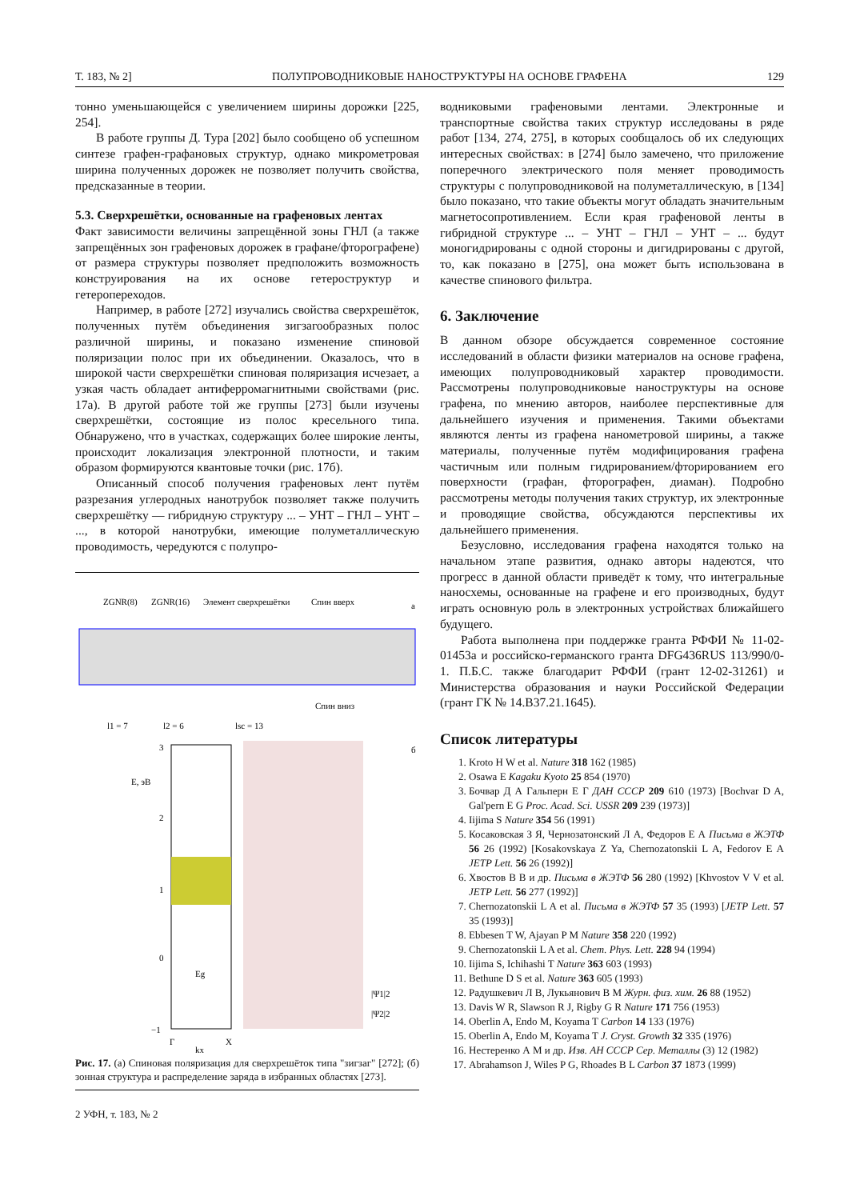Т. 183, № 2] ПОЛУПРОВОДНИКОВЫЕ НАНОСТРУКТУРЫ НА ОСНОВЕ ГРАФЕНА 129
тонно уменьшающейся с увеличением ширины дорожки [225, 254].
В работе группы Д. Тура [202] было сообщено об успешном синтезе графен-графановых структур, однако микрометровая ширина полученных дорожек не позволяет получить свойства, предсказанные в теории.
5.3. Сверхрешётки, основанные на графеновых лентах
Факт зависимости величины запрещённой зоны ГНЛ (а также запрещённых зон графеновых дорожек в графане/фторографене) от размера структуры позволяет предположить возможность конструирования на их основе гетероструктур и гетеропереходов.
Например, в работе [272] изучались свойства сверхрешёток, полученных путём объединения зигзагообразных полос различной ширины, и показано изменение спиновой поляризации полос при их объединении. Оказалось, что в широкой части сверхрешётки спиновая поляризация исчезает, а узкая часть обладает антиферромагнитными свойствами (рис. 17а). В другой работе той же группы [273] были изучены сверхрешётки, состоящие из полос кресельного типа. Обнаружено, что в участках, содержащих более широкие ленты, происходит локализация электронной плотности, и таким образом формируются квантовые точки (рис. 17б).
Описанный способ получения графеновых лент путём разрезания углеродных нанотрубок позволяет также получить сверхрешётку — гибридную структуру ... – УНТ – ГНЛ – УНТ – ..., в которой нанотрубки, имеющие полуметаллическую проводимость, чередуются с полупро-
ZGNR(8)
ZGNR(16)
Элемент сверхрешётки
Спин вверх
а
Спин вниз
l1 = 7
l2 = 6
lsc = 13
3
2
1
0
−1
E, эВ
Eg
б
|Ψ1|2
|Ψ2|2
Γ
X
kx
Рис. 17. (а) Спиновая поляризация для сверхрешёток типа "зигзаг" [272]; (б) зонная структура и распределение заряда в избранных областях [273].
2 УФН, т. 183, № 2
водниковыми графеновыми лентами. Электронные и транспортные свойства таких структур исследованы в ряде работ [134, 274, 275], в которых сообщалось об их следующих интересных свойствах: в [274] было замечено, что приложение поперечного электрического поля меняет проводимость структуры с полупроводниковой на полуметаллическую, в [134] было показано, что такие объекты могут обладать значительным магнетосопротивлением. Если края графеновой ленты в гибридной структуре ... – УНТ – ГНЛ – УНТ – ... будут моногидрированы с одной стороны и дигидрированы с другой, то, как показано в [275], она может быть использована в качестве спинового фильтра.
6. Заключение
В данном обзоре обсуждается современное состояние исследований в области физики материалов на основе графена, имеющих полупроводниковый характер проводимости. Рассмотрены полупроводниковые наноструктуры на основе графена, по мнению авторов, наиболее перспективные для дальнейшего изучения и применения. Такими объектами являются ленты из графена нанометровой ширины, а также материалы, полученные путём модифицирования графена частичным или полным гидрированием/фторированием его поверхности (графан, фторографен, диаман). Подробно рассмотрены методы получения таких структур, их электронные и проводящие свойства, обсуждаются перспективы их дальнейшего применения.
Безусловно, исследования графена находятся только на начальном этапе развития, однако авторы надеются, что прогресс в данной области приведёт к тому, что интегральные наносхемы, основанные на графене и его производных, будут играть основную роль в электронных устройствах ближайшего будущего.
Работа выполнена при поддержке гранта РФФИ № 11-02-01453а и российско-германского гранта DFG436RUS 113/990/0-1. П.Б.С. также благодарит РФФИ (грант 12-02-31261) и Министерства образования и науки Российской Федерации (грант ГК № 14.B37.21.1645).
Список литературы
1. Kroto H W et al. Nature 318 162 (1985)
2. Osawa E Kagaku Kyoto 25 854 (1970)
3. Бочвар Д А Гальперн Е Г ДАН СССР 209 610 (1973) [Bochvar D A, Gal'pern E G Proc. Acad. Sci. USSR 209 239 (1973)]
4. Iijima S Nature 354 56 (1991)
5. Косаковская З Я, Чернозатонский Л А, Федоров Е А Письма в ЖЭТФ 56 26 (1992) [Kosakovskaya Z Ya, Chernozatonskii L A, Fedorov E A JETP Lett. 56 26 (1992)]
6. Хвостов В В и др. Письма в ЖЭТФ 56 280 (1992) [Khvostov V V et al. JETP Lett. 56 277 (1992)]
7. Chernozatonskii L A et al. Письма в ЖЭТФ 57 35 (1993) [JETP Lett. 57 35 (1993)]
8. Ebbesen T W, Ajayan P M Nature 358 220 (1992)
9. Chernozatonskii L A et al. Chem. Phys. Lett. 228 94 (1994)
10. Iijima S, Ichihashi T Nature 363 603 (1993)
11. Bethune D S et al. Nature 363 605 (1993)
12. Радушкевич Л В, Лукьянович В М Журн. физ. хим. 26 88 (1952)
13. Davis W R, Slawson R J, Rigby G R Nature 171 756 (1953)
14. Oberlin A, Endo M, Koyama T Carbon 14 133 (1976)
15. Oberlin A, Endo M, Koyama T J. Cryst. Growth 32 335 (1976)
16. Нестеренко А М и др. Изв. АН СССР Сер. Металлы (3) 12 (1982)
17. Abrahamson J, Wiles P G, Rhoades B L Carbon 37 1873 (1999)